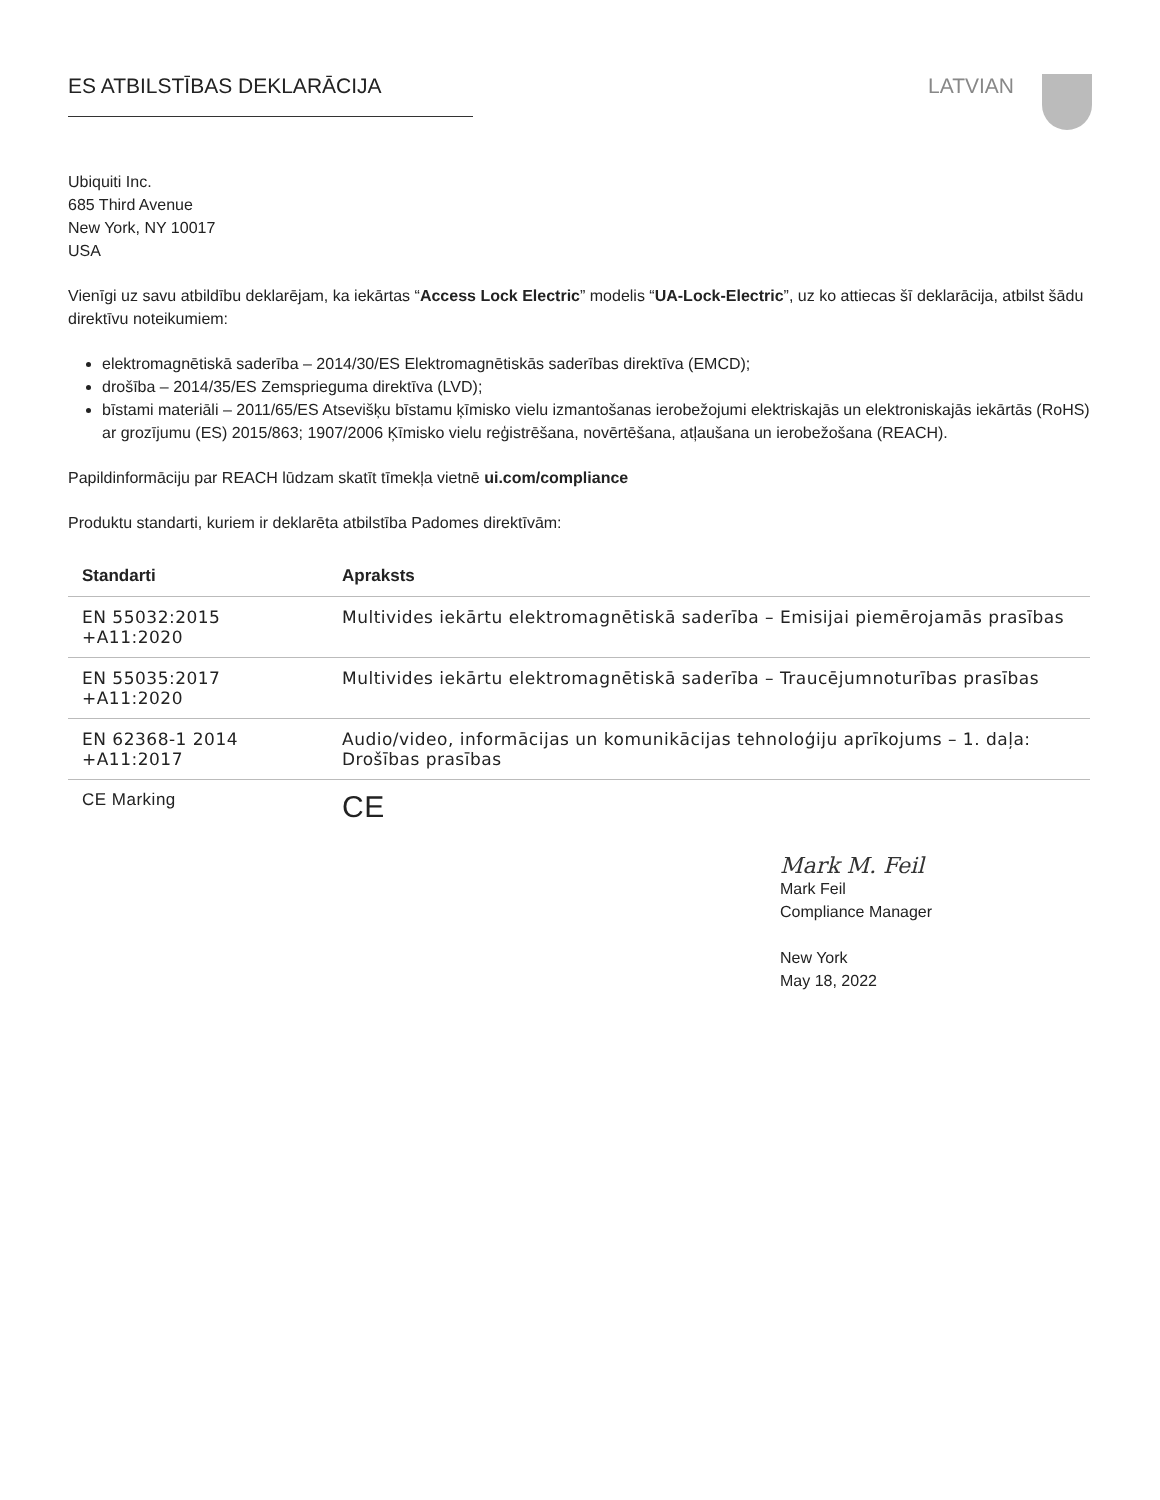ES ATBILSTĪBAS DEKLARĀCIJA LATVIAN
Ubiquiti Inc.
685 Third Avenue
New York, NY 10017
USA
Vienīgi uz savu atbildību deklarējam, ka iekārtas “Access Lock Electric” modelis “UA-Lock-Electric”, uz ko attiecas šī deklarācija, atbilst šādu direktīvu noteikumiem:
elektromagnētiskā saderība – 2014/30/ES Elektromagnētiskās saderības direktīva (EMCD);
drošība – 2014/35/ES Zemsprieguma direktīva (LVD);
bīstami materiāli – 2011/65/ES Atsevišķu bīstamu ķīmisko vielu izmantošanas ierobežojumi elektriskajās un elektroniskajās iekārtās (RoHS) ar grozījumu (ES) 2015/863; 1907/2006 Ķīmisko vielu reģistrēšana, novērtēšana, atļaušana un ierobežošana (REACH).
Papildinformāciju par REACH lūdzam skatīt tīmekļa vietnē ui.com/compliance
Produktu standarti, kuriem ir deklarēta atbilstība Padomes direktīvām:
| Standarti | Apraksts |
| --- | --- |
| EN 55032:2015 +A11:2020 | Multivides iekārtu elektromagnētiskā saderība – Emisijai piemērojamās prasības |
| EN 55035:2017 +A11:2020 | Multivides iekārtu elektromagnētiskā saderība – Traucējumnoturības prasības |
| EN 62368-1 2014 +A11:2017 | Audio/video, informācijas un komunikācijas tehnoloģiju aprīkojums – 1. daļa: Drošības prasības |
| CE Marking | CE |
Mark M. Feil
Mark Feil
Compliance Manager
New York
May 18, 2022